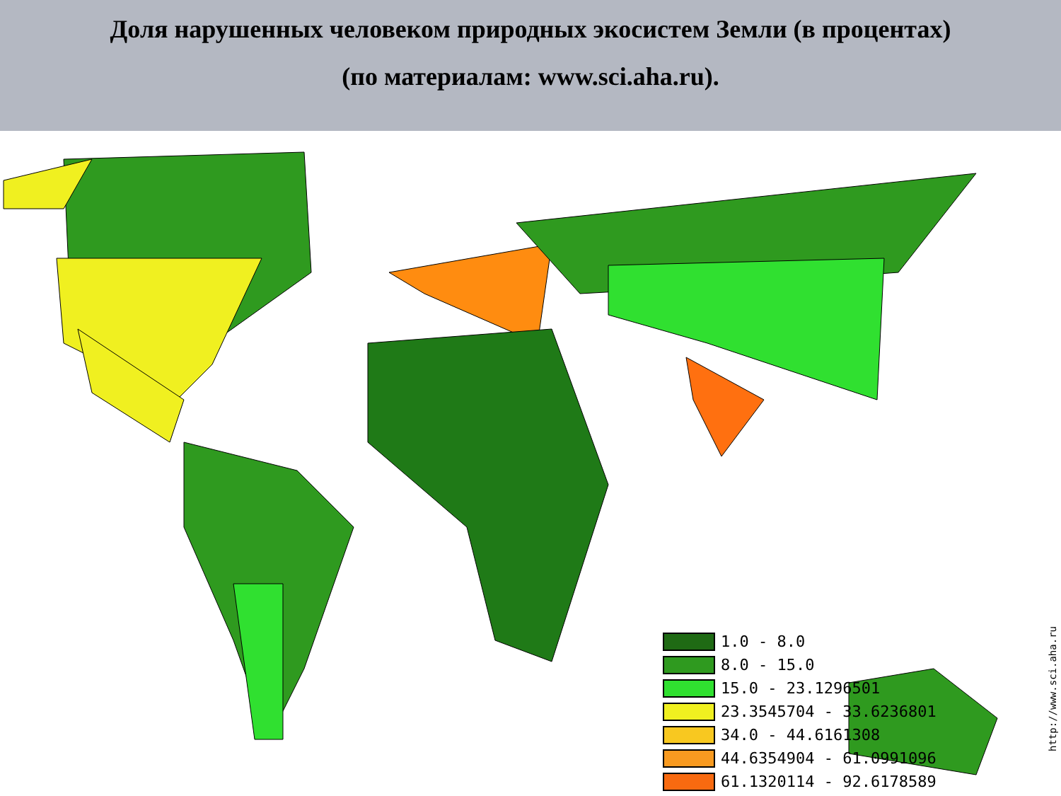Доля нарушенных человеком природных экосистем Земли (в процентах)
(по материалам: www.sci.aha.ru).
1.0 - 8.0
8.0 - 15.0
15.0 - 23.1296501
23.3545704 - 33.6236801
34.0 - 44.6161308
44.6354904 - 61.0991096
61.1320114 - 92.6178589
http://www.sci.aha.ru